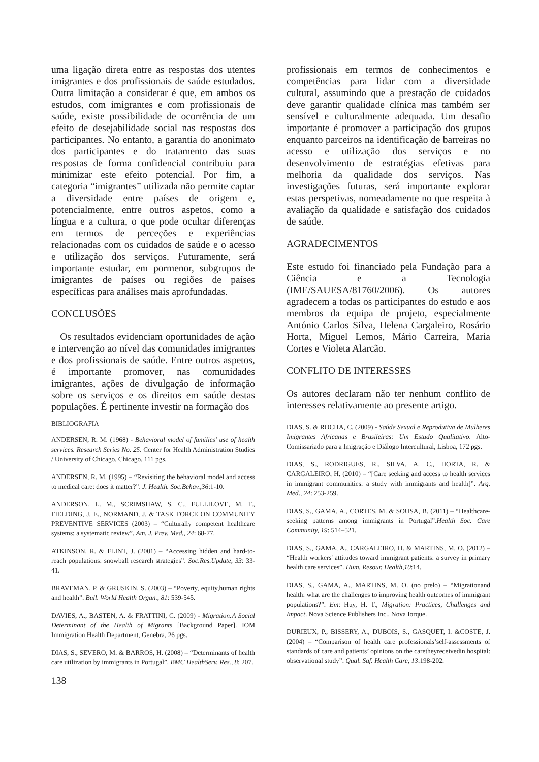uma ligação direta entre as respostas dos utentes imigrantes e dos profissionais de saúde estudados. Outra limitação a considerar é que, em ambos os estudos, com imigrantes e com profissionais de saúde, existe possibilidade de ocorrência de um efeito de desejabilidade social nas respostas dos participantes. No entanto, a garantia do anonimato dos participantes e do tratamento das suas respostas de forma confidencial contribuiu para minimizar este efeito potencial. Por fim, a categoria “imigrantes” utilizada não permite captar a diversidade entre países de origem e, potencialmente, entre outros aspetos, como a língua e a cultura, o que pode ocultar diferenças em termos de perceções e experiências relacionadas com os cuidados de saúde e o acesso e utilização dos serviços. Futuramente, será importante estudar, em pormenor, subgrupos de imigrantes de países ou regiões de países específicas para análises mais aprofundadas.
CONCLUSÕES
Os resultados evidenciam oportunidades de ação e intervenção ao nível das comunidades imigrantes e dos profissionais de saúde. Entre outros aspetos, é importante promover, nas comunidades imigrantes, ações de divulgação de informação sobre os serviços e os direitos em saúde destas populações. É pertinente investir na formação dos
BIBLIOGRAFIA
ANDERSEN, R. M. (1968) - Behavioral model of families’ use of health services. Research Series No. 25. Center for Health Administration Studies / University of Chicago, Chicago, 111 pgs.
ANDERSEN, R. M. (1995) – “Revisiting the behavioral model and access to medical care: does it matter?”. J. Health. Soc.Behav.,36:1-10.
ANDERSON, L. M., SCRIMSHAW, S. C., FULLILOVE, M. T., FIELDING, J. E., NORMAND, J. & TASK FORCE ON COMMUNITY PREVENTIVE SERVICES (2003) – “Culturally competent healthcare systems: a systematic review”. Am. J. Prev. Med., 24: 68-77.
ATKINSON, R. & FLINT, J. (2001) – “Accessing hidden and hard-to-reach populations: snowball research strategies”. Soc.Res.Update, 33: 33-41.
BRAVEMAN, P. & GRUSKIN, S. (2003) – “Poverty, equity,human rights and health”. Bull. World Health Organ., 81: 539-545.
DAVIES, A., BASTEN, A. & FRATTINI, C. (2009) - Migration:A Social Determinant of the Health of Migrants [Background Paper]. IOM Immigration Health Department, Genebra, 26 pgs.
DIAS, S., SEVERO, M. & BARROS, H. (2008) – “Determinants of health care utilization by immigrants in Portugal”. BMC HealthServ. Res., 8: 207.
138
profissionais em termos de conhecimentos e competências para lidar com a diversidade cultural, assumindo que a prestação de cuidados deve garantir qualidade clínica mas também ser sensível e culturalmente adequada. Um desafio importante é promover a participação dos grupos enquanto parceiros na identificação de barreiras no acesso e utilização dos serviços e no desenvolvimento de estratégias efetivas para melhoria da qualidade dos serviços. Nas investigações futuras, será importante explorar estas perspetivas, nomeadamente no que respeita à avaliação da qualidade e satisfação dos cuidados de saúde.
AGRADECIMENTOS
Este estudo foi financiado pela Fundação para a Ciência e a Tecnologia (IME/SAUESA/81760/2006). Os autores agradecem a todas os participantes do estudo e aos membros da equipa de projeto, especialmente António Carlos Silva, Helena Cargaleiro, Rosário Horta, Miguel Lemos, Mário Carreira, Maria Cortes e Violeta Alarcão.
CONFLITO DE INTERESSES
Os autores declaram não ter nenhum conflito de interesses relativamente ao presente artigo.
DIAS, S. & ROCHA, C. (2009) - Saúde Sexual e Reprodutiva de Mulheres Imigrantes Africanas e Brasileiras: Um Estudo Qualitativo. Alto-Comissariado para a Imigração e Diálogo Intercultural, Lisboa, 172 pgs.
DIAS, S., RODRIGUES, R., SILVA, A. C., HORTA, R. & CARGALEIRO, H. (2010) – “[Care seeking and access to health services in immigrant communities: a study with immigrants and health]”. Arq. Med., 24: 253-259.
DIAS, S., GAMA, A., CORTES, M. & SOUSA, B. (2011) – “Healthcare-seeking patterns among immigrants in Portugal”.Health Soc. Care Community, 19: 514–521.
DIAS, S., GAMA, A., CARGALEIRO, H. & MARTINS, M. O. (2012) – “Health workers' attitudes toward immigrant patients: a survey in primary health care services”. Hum. Resour. Health,10:14.
DIAS, S., GAMA, A., MARTINS, M. O. (no prelo) – “Migrationand health: what are the challenges to improving health outcomes of immigrant populations?”. Em: Huy, H. T., Migration: Practices, Challenges and Impact. Nova Science Publishers Inc., Nova Iorque.
DURIEUX, P., BISSERY, A., DUBOIS, S., GASQUET, I. &COSTE, J. (2004) – “Comparison of health care professionals’self-assessments of standards of care and patients’ opinions on the caretheyreceivedin hospital: observational study”. Qual. Saf. Health Care, 13:198-202.